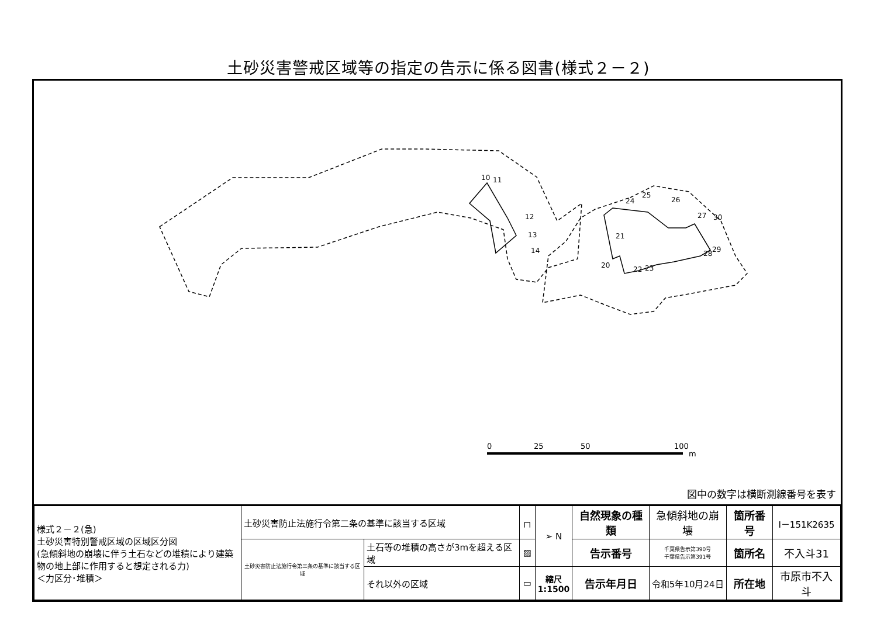土砂災害警戒区域等の指定の告示に係る図書(様式２－２)
10
11
12
13
14
20
21
22
23
24
25
26
27
28
29
30
0
25
50
100
m
図中の数字は横断測線番号を表す
| 様式２－２(急) 土砂災害特別警戒区域の区域区分図 (急傾斜地の崩壊に伴う土石などの堆積により建築物の地上部に作用すると想定される力) ＜力区分･堆積＞ | 土砂災害防止法施行令第二条の基準に該当する区域 | | ┌┐ | ➢ N | 自然現象の種類 | 急傾斜地の崩壊 | 箇所番号 | Ⅰ－151K2635 |
| | 土砂災害防止法施行令第三条の基準に該当する区域 | 土石等の堆積の高さが3mを超える区域 | ▨ | | 告示番号 | 千葉県告示第390号 千葉県告示第391号 | 箇所名 | 不入斗31 |
| | | それ以外の区域 | ▭ | 縮尺 1:1500 | 告示年月日 | 令和5年10月24日 | 所在地 | 市原市不入斗 |